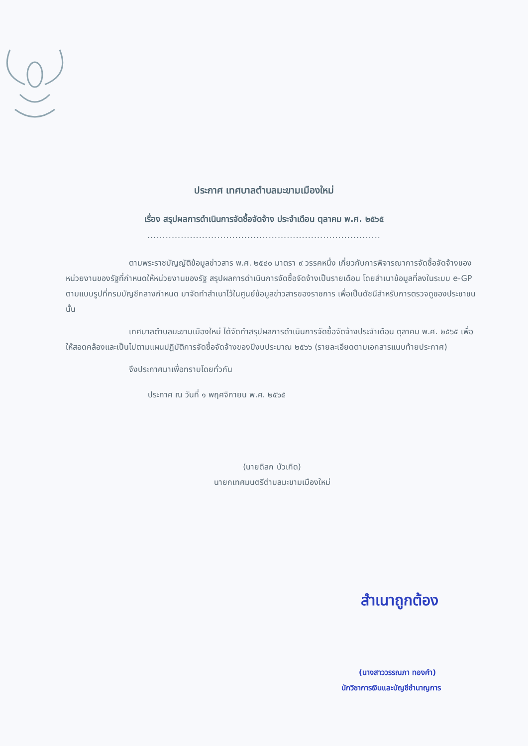ประกาศ เทศบาลตำบลมะขามเมืองใหม่
เรื่อง สรุปผลการดำเนินการจัดซื้อจัดจ้าง ประจำเดือน ตุลาคม พ.ศ. ๒๕๖๕
.............................................................................
ตามพระราชบัญญัติข้อมูลข่าวสาร พ.ศ. ๒๕๔๐ มาตรา ๙ วรรคหนึ่ง เกี่ยวกับการพิจารณาการจัดซื้อจัดจ้างของหน่วยงานของรัฐที่กำหนดให้หน่วยงานของรัฐ สรุปผลการดำเนินการจัดซื้อจัดจ้างเป็นรายเดือน โดยสำเนาข้อมูลที่ลงในระบบ e-GP ตามแบบรูปที่กรมบัญชีกลางกำหนด มาจัดทำสำเนาไว้ในศูนย์ข้อมูลข่าวสารของราชการ เพื่อเป็นดัชนีสำหรับการตรวจดูของประชาชน นั้น
เทศบาลตำบลมะขามเมืองใหม่ ได้จัดทำสรุปผลการดำเนินการจัดซื้อจัดจ้างประจำเดือน ตุลาคม พ.ศ. ๒๕๖๕ เพื่อให้สอดคล้องและเป็นไปตามแผนปฏิบัติการจัดซื้อจัดจ้างของปีงบประมาณ ๒๕๖๖ (รายละเอียดตามเอกสารแนบท้ายประกาศ)
จึงประกาศมาเพื่อทราบโดยทั่วกัน
ประกาศ ณ วันที่ ๑ พฤศจิกายน พ.ศ. ๒๕๖๕
(นายดิลก บัวเกิด)
นายกเทศมนตรีตำบลมะขามเมืองใหม่
สำเนาถูกต้อง
(นางสาววรรณภา ทองคำ)
นักวิชาการเงินและบัญชีชำนาญการ